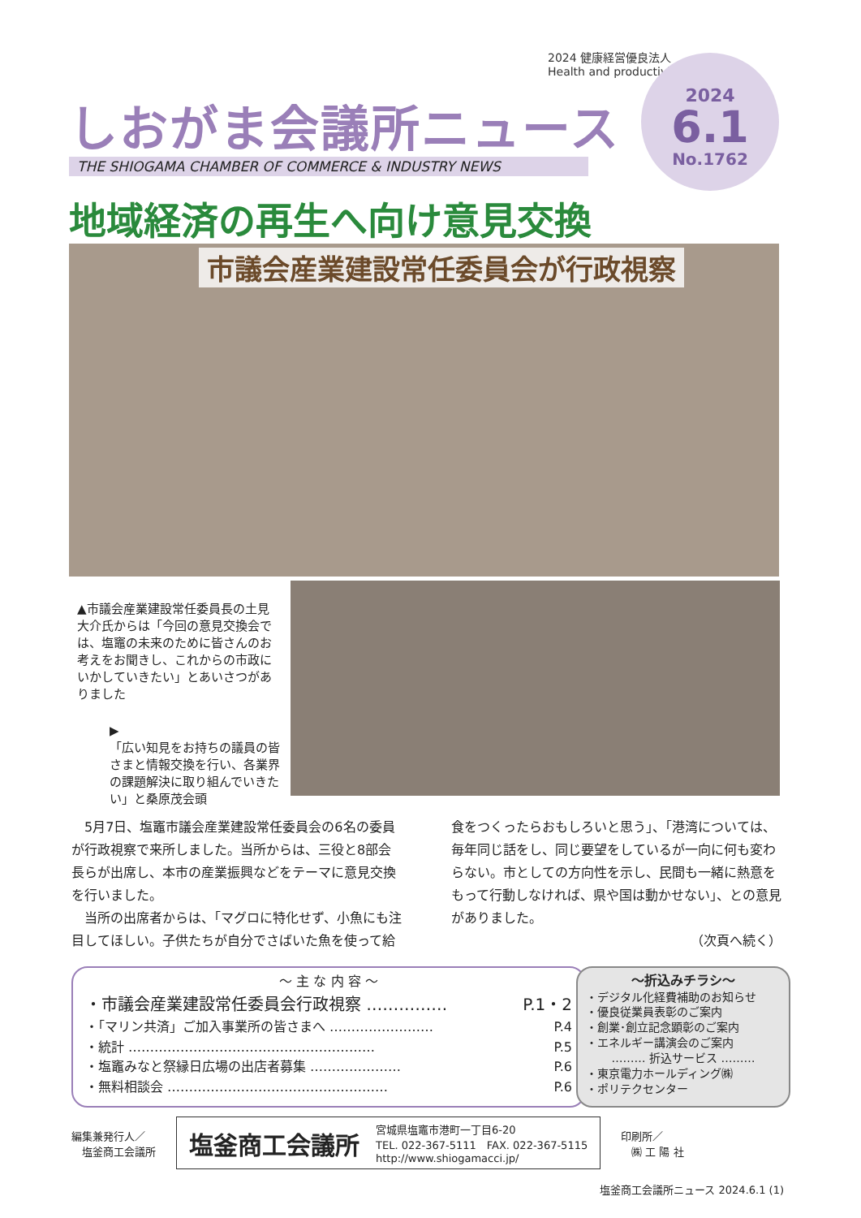2024 健康経営優良法人
Health and productivity
しおがま会議所ニュース
THE SHIOGAMA CHAMBER OF COMMERCE & INDUSTRY NEWS
2024
6.1
No.1762
地域経済の再生へ向け意見交換
市議会産業建設常任委員会が行政視察
▲市議会産業建設常任委員長の土見大介氏からは「今回の意見交換会では、塩竈の未来のために皆さんのお考えをお聞きし、これからの市政にいかしていきたい」とあいさつがありました
▶
「広い知見をお持ちの議員の皆さまと情報交換を行い、各業界の課題解決に取り組んでいきたい」と桑原茂会頭
5月7日、塩竈市議会産業建設常任委員会の6名の委員が行政視察で来所しました。当所からは、三役と8部会長らが出席し、本市の産業振興などをテーマに意見交換を行いました。
当所の出席者からは、「マグロに特化せず、小魚にも注目してほしい。子供たちが自分でさばいた魚を使って給食をつくったらおもしろいと思う」、「港湾については、毎年同じ話をし、同じ要望をしているが一向に何も変わらない。市としての方向性を示し、民間も一緒に熱意をもって行動しなければ、県や国は動かせない」、との意見がありました。
（次頁へ続く）
〜 主 な 内 容 〜
・市議会産業建設常任委員会行政視察 …………… P.1・2
・「マリン共済」ご加入事業所の皆さまへ …………………… P.4
・統計 ………………………………………………… P.5
・塩竈みなと祭縁日広場の出店者募集 ………………… P.6
・無料相談会 …………………………………………… P.6
〜折込みチラシ〜
・デジタル化経費補助のお知らせ
・優良従業員表彰のご案内
・創業･創立記念顕彰のご案内
・エネルギー講演会のご案内
……… 折込サービス ………
・東京電力ホールディング㈱
・ポリテクセンター
編集兼発行人／
　塩釜商工会議所
塩釜商工会議所 宮城県塩竈市港町一丁目6-20
TEL. 022-367-5111　FAX. 022-367-5115
http://www.shiogamacci.jp/
印刷所／
　㈱ 工 陽 社
塩釜商工会議所ニュース 2024.6.1 (1)